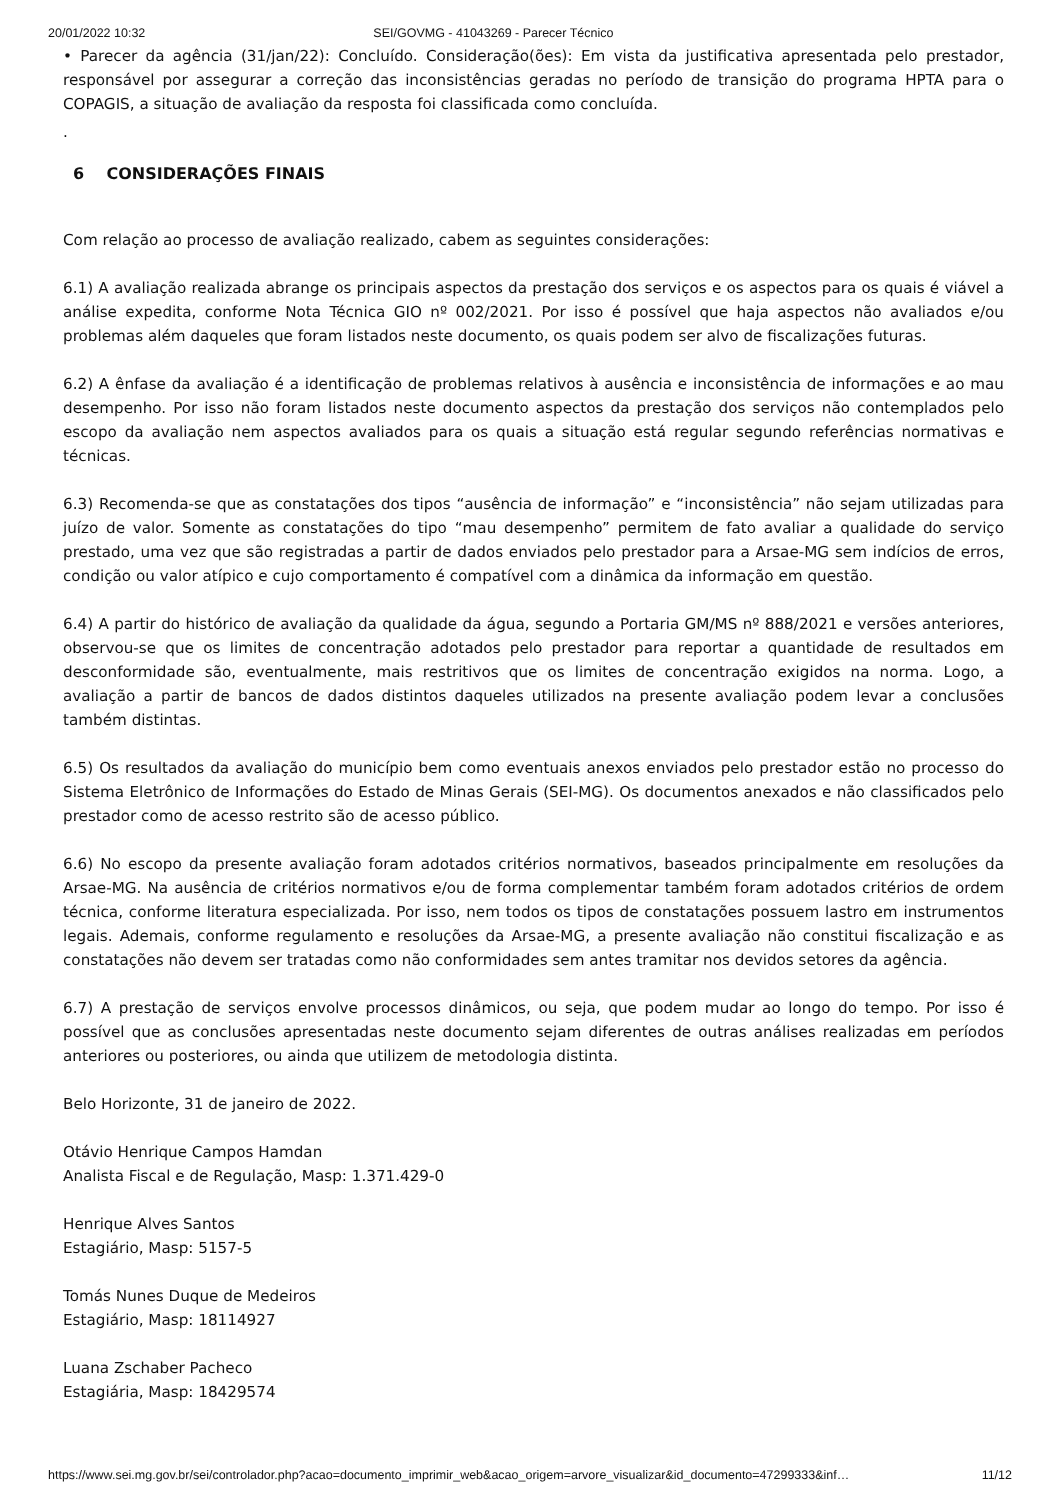20/01/2022 10:32 SEI/GOVMG - 41043269 - Parecer Técnico
• Parecer da agência (31/jan/22): Concluído. Consideração(ões): Em vista da justificativa apresentada pelo prestador, responsável por assegurar a correção das inconsistências geradas no período de transição do programa HPTA para o COPAGIS, a situação de avaliação da resposta foi classificada como concluída.
.
6 CONSIDERAÇÕES FINAIS
Com relação ao processo de avaliação realizado, cabem as seguintes considerações:
6.1) A avaliação realizada abrange os principais aspectos da prestação dos serviços e os aspectos para os quais é viável a análise expedita, conforme Nota Técnica GIO nº 002/2021. Por isso é possível que haja aspectos não avaliados e/ou problemas além daqueles que foram listados neste documento, os quais podem ser alvo de fiscalizações futuras.
6.2) A ênfase da avaliação é a identificação de problemas relativos à ausência e inconsistência de informações e ao mau desempenho. Por isso não foram listados neste documento aspectos da prestação dos serviços não contemplados pelo escopo da avaliação nem aspectos avaliados para os quais a situação está regular segundo referências normativas e técnicas.
6.3) Recomenda-se que as constatações dos tipos “ausência de informação” e “inconsistência” não sejam utilizadas para juízo de valor. Somente as constatações do tipo “mau desempenho” permitem de fato avaliar a qualidade do serviço prestado, uma vez que são registradas a partir de dados enviados pelo prestador para a Arsae-MG sem indícios de erros, condição ou valor atípico e cujo comportamento é compatível com a dinâmica da informação em questão.
6.4) A partir do histórico de avaliação da qualidade da água, segundo a Portaria GM/MS nº 888/2021 e versões anteriores, observou-se que os limites de concentração adotados pelo prestador para reportar a quantidade de resultados em desconformidade são, eventualmente, mais restritivos que os limites de concentração exigidos na norma. Logo, a avaliação a partir de bancos de dados distintos daqueles utilizados na presente avaliação podem levar a conclusões também distintas.
6.5) Os resultados da avaliação do município bem como eventuais anexos enviados pelo prestador estão no processo do Sistema Eletrônico de Informações do Estado de Minas Gerais (SEI-MG). Os documentos anexados e não classificados pelo prestador como de acesso restrito são de acesso público.
6.6) No escopo da presente avaliação foram adotados critérios normativos, baseados principalmente em resoluções da Arsae-MG. Na ausência de critérios normativos e/ou de forma complementar também foram adotados critérios de ordem técnica, conforme literatura especializada. Por isso, nem todos os tipos de constatações possuem lastro em instrumentos legais. Ademais, conforme regulamento e resoluções da Arsae-MG, a presente avaliação não constitui fiscalização e as constatações não devem ser tratadas como não conformidades sem antes tramitar nos devidos setores da agência.
6.7) A prestação de serviços envolve processos dinâmicos, ou seja, que podem mudar ao longo do tempo. Por isso é possível que as conclusões apresentadas neste documento sejam diferentes de outras análises realizadas em períodos anteriores ou posteriores, ou ainda que utilizem de metodologia distinta.
Belo Horizonte, 31 de janeiro de 2022.
Otávio Henrique Campos Hamdan
Analista Fiscal e de Regulação, Masp: 1.371.429-0
Henrique Alves Santos
Estagiário, Masp: 5157-5
Tomás Nunes Duque de Medeiros
Estagiário, Masp: 18114927
Luana Zschaber Pacheco
Estagiária, Masp: 18429574
https://www.sei.mg.gov.br/sei/controlador.php?acao=documento_imprimir_web&acao_origem=arvore_visualizar&id_documento=47299333&inf… 11/12